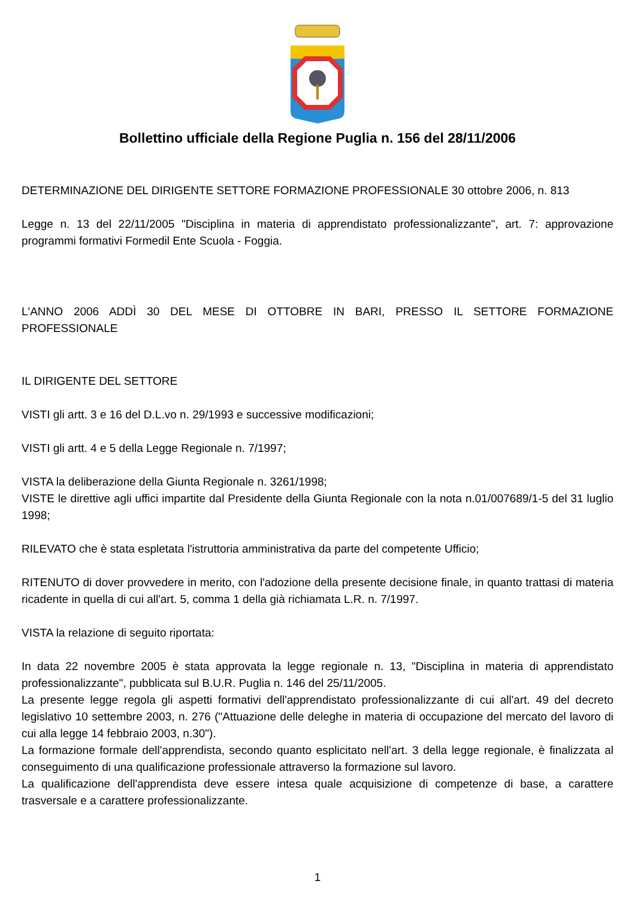Bollettino ufficiale della Regione Puglia n. 156 del 28/11/2006
DETERMINAZIONE DEL DIRIGENTE SETTORE FORMAZIONE PROFESSIONALE 30 ottobre 2006, n. 813
Legge n. 13 del 22/11/2005 "Disciplina in materia di apprendistato professionalizzante", art. 7: approvazione programmi formativi Formedil Ente Scuola - Foggia.
L'ANNO 2006 ADDÌ 30 DEL MESE DI OTTOBRE IN BARI, PRESSO IL SETTORE FORMAZIONE PROFESSIONALE
IL DIRIGENTE DEL SETTORE
VISTI gli artt. 3 e 16 del D.L.vo n. 29/1993 e successive modificazioni;
VISTI gli artt. 4 e 5 della Legge Regionale n. 7/1997;
VISTA la deliberazione della Giunta Regionale n. 3261/1998;
VISTE le direttive agli uffici impartite dal Presidente della Giunta Regionale con la nota n.01/007689/1-5 del 31 luglio 1998;
RILEVATO che è stata espletata l'istruttoria amministrativa da parte del competente Ufficio;
RITENUTO di dover provvedere in merito, con l'adozione della presente decisione finale, in quanto trattasi di materia ricadente in quella di cui all'art. 5, comma 1 della già richiamata L.R. n. 7/1997.
VISTA la relazione di seguito riportata:
In data 22 novembre 2005 è stata approvata la legge regionale n. 13, "Disciplina in materia di apprendistato professionalizzante", pubblicata sul B.U.R. Puglia n. 146 del 25/11/2005.
La presente legge regola gli aspetti formativi dell'apprendistato professionalizzante di cui all'art. 49 del decreto legislativo 10 settembre 2003, n. 276 ("Attuazione delle deleghe in materia di occupazione del mercato del lavoro di cui alla legge 14 febbraio 2003, n.30").
La formazione formale dell'apprendista, secondo quanto esplicitato nell'art. 3 della legge regionale, è finalizzata al conseguimento di una qualificazione professionale attraverso la formazione sul lavoro.
La qualificazione dell'apprendista deve essere intesa quale acquisizione di competenze di base, a carattere trasversale e a carattere professionalizzante.
1